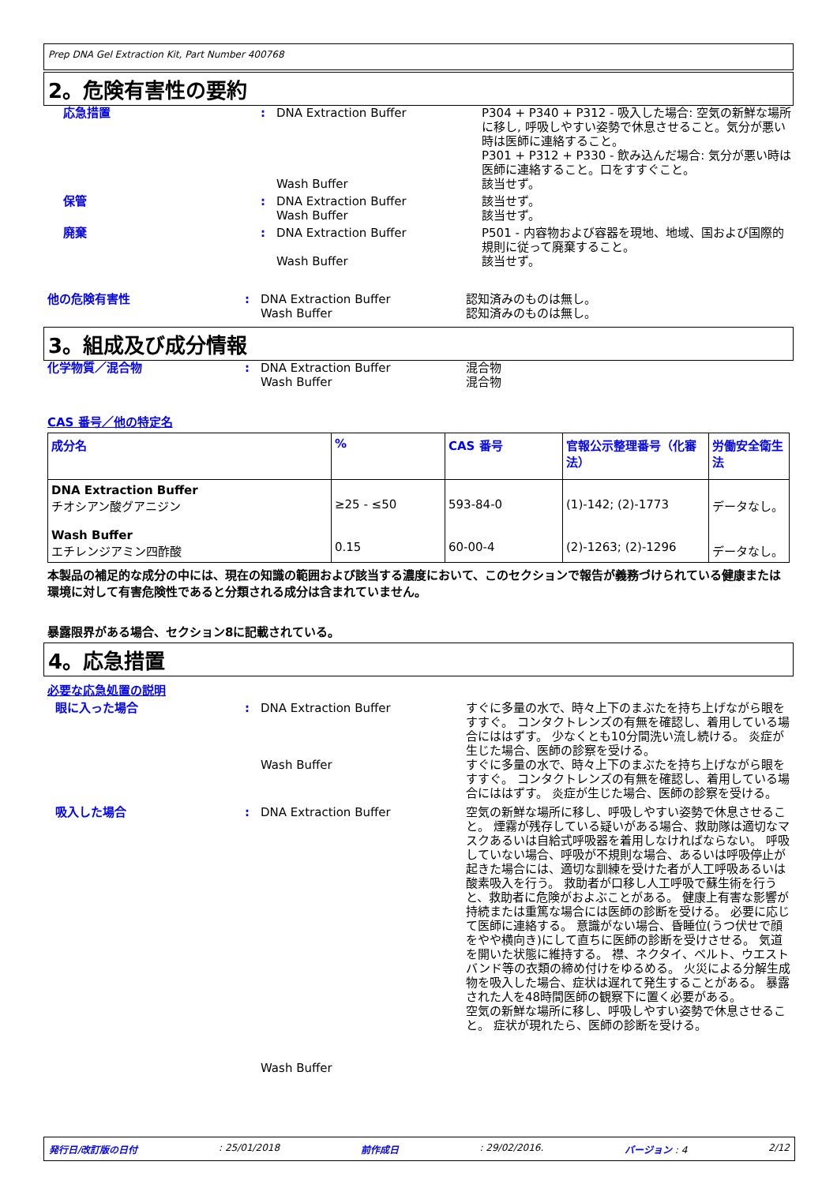Prep DNA Gel Extraction Kit, Part Number 400768
2。危険有害性の要約
応急措置 : DNA Extraction Buffer
Wash Buffer
P304 + P340 + P312 - 吸入した場合: 空気の新鮮な場所に移し, 呼吸しやすい姿勢で休息させること。気分が悪い時は医師に連絡すること。
P301 + P312 + P330 - 飲み込んだ場合: 気分が悪い時は医師に連絡すること。口をすすぐこと。
該当せず。
保管 : DNA Extraction Buffer
Wash Buffer
該当せず。
該当せず。
廃棄 : DNA Extraction Buffer
Wash Buffer
P501 - 内容物および容器を現地、地域、国および国際的規則に従って廃棄すること。
該当せず。
他の危険有害性 : DNA Extraction Buffer
Wash Buffer
認知済みのものは無し。
認知済みのものは無し。
3。組成及び成分情報
化学物質／混合物 : DNA Extraction Buffer
Wash Buffer
混合物
混合物
CAS 番号／他の特定名
| 成分名 | % | CAS 番号 | 官報公示整理番号（化審法） | 労働安全衛生法 |
| --- | --- | --- | --- | --- |
| DNA Extraction Buffer チオシアン酸グアニジン Wash Buffer エチレンジアミン四酢酸 | ≥25 - ≤50 0.15 | 593-84-0 60-00-4 | (1)-142; (2)-1773 (2)-1263; (2)-1296 | データなし。 データなし。 |
本製品の補足的な成分の中には、現在の知識の範囲および該当する濃度において、このセクションで報告が義務づけられている健康または環境に対して有害危険性であると分類される成分は含まれていません。
暴露限界がある場合、セクション8に記載されている。
4。応急措置
必要な応急処置の説明
眼に入った場合 : DNA Extraction Buffer
Wash Buffer
すぐに多量の水で、時々上下のまぶたを持ち上げながら眼をすすぐ。 コンタクトレンズの有無を確認し、着用している場合にははずす。 少なくとも10分間洗い流し続ける。 炎症が生じた場合、医師の診察を受ける。
すぐに多量の水で、時々上下のまぶたを持ち上げながら眼をすすぐ。 コンタクトレンズの有無を確認し、着用している場合にははずす。 炎症が生じた場合、医師の診察を受ける。
吸入した場合 : DNA Extraction Buffer
Wash Buffer
空気の新鮮な場所に移し、呼吸しやすい姿勢で休息させること。 煙霧が残存している疑いがある場合、救助隊は適切なマスクあるいは自給式呼吸器を着用しなければならない。 呼吸していない場合、呼吸が不規則な場合、あるいは呼吸停止が起きた場合には、適切な訓練を受けた者が人工呼吸あるいは酸素吸入を行う。 救助者が口移し人工呼吸で蘇生術を行うと、救助者に危険がおよぶことがある。 健康上有害な影響が持続または重篤な場合には医師の診断を受ける。 必要に応じて医師に連絡する。 意識がない場合、昏睡位(うつ伏せで顔をやや横向き)にして直ちに医師の診断を受けさせる。 気道を開いた状態に維持する。 襟、ネクタイ、ベルト、ウエストバンド等の衣類の締め付けをゆるめる。 火災による分解生成物を吸入した場合、症状は遅れて発生することがある。 暴露された人を48時間医師の観察下に置く必要がある。
空気の新鮮な場所に移し、呼吸しやすい姿勢で休息させること。 症状が現れたら、医師の診断を受ける。
発行日/改訂版の日付: 25/01/2018 前作成日: 29/02/2016. バージョン : 4 2/12